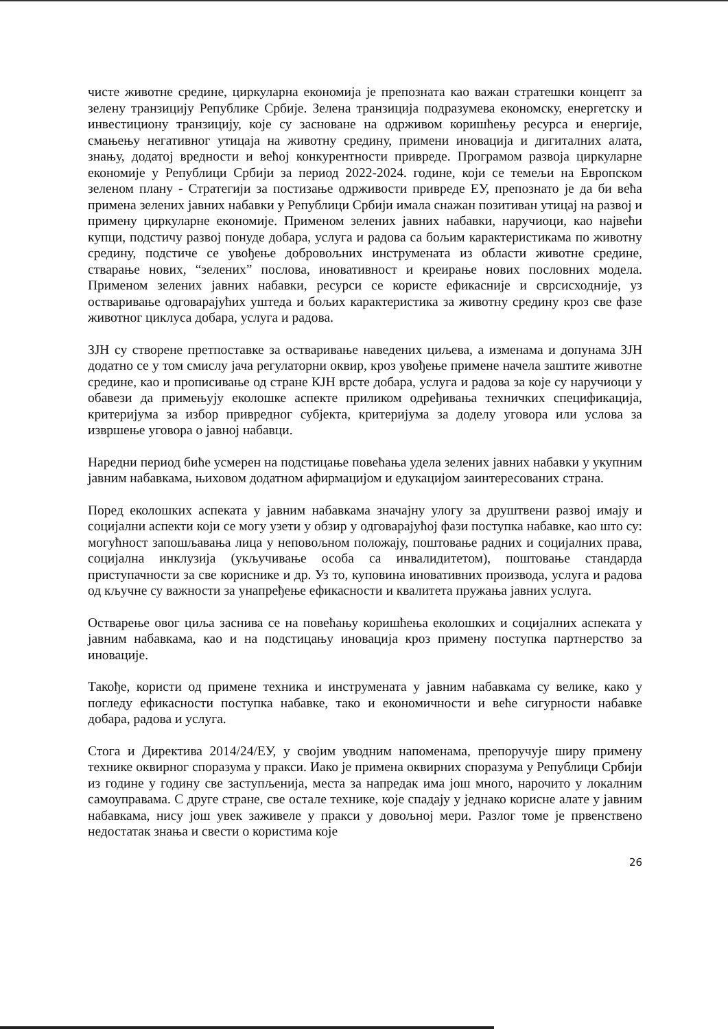чисте животне средине, циркуларна економија је препозната као важан стратешки концепт за зелену транзицију Републике Србије. Зелена транзиција подразумева економску, енергетску и инвестициону транзицију, које су засноване на одрживом коришћењу ресурса и енергије, смањењу негативног утицаја на животну средину, примени иновација и дигиталних алата, знању, додатој вредности и већој конкурентности привреде. Програмом развоја циркуларне економије у Републици Србији за период 2022-2024. године, који се темељи на Европском зеленом плану - Стратегији за постизање одрживости привреде ЕУ, препознато је да би већа примена зелених јавних набавки у Републици Србији имала снажан позитиван утицај на развој и примену циркуларне економије. Применом зелених јавних набавки, наручиоци, као највећи купци, подстичу развој понуде добара, услуга и радова са бољим карактеристикама по животну средину, подстиче се увођење добровољних инструмената из области животне средине, стварање нових, “зелених” послова, иновативност и креирање нових пословних модела. Применом зелених јавних набавки, ресурси се користе ефикасније и сврсисходније, уз остваривање одговарајућих уштеда и бољих карактеристика за животну средину кроз све фазе животног циклуса добара, услуга и радова.
ЗЈН су створене претпоставке за остваривање наведених циљева, а изменама и допунама ЗЈН додатно се у том смислу јача регулаторни оквир, кроз увођење примене начела заштите животне средине, као и прописивање од стране КЈН врсте добара, услуга и радова за које су наручиоци у обавези да примењују еколошке аспекте приликом одређивања техничких спецификација, критеријума за избор привредног субјекта, критеријума за доделу уговора или услова за извршење уговора о јавној набавци.
Наредни период биће усмерен на подстицање повећања удела зелених јавних набавки у укупним јавним набавкама, њиховом додатном афирмацијом и едукацијом заинтересованих страна.
Поред еколошких аспеката у јавним набавкама значајну улогу за друштвени развој имају и социјални аспекти који се могу узети у обзир у одговарајућој фази поступка набавке, као што су: могућност запошљавања лица у неповољном положају, поштовање радних и социјалних права, социјална инклузија (укључивање особа са инвалидитетом), поштовање стандарда приступачности за све кориснике и др. Уз то, куповина иновативних производа, услуга и радова од кључне су важности за унапређење ефикасности и квалитета пружања јавних услуга.
Остварење овог циља заснива се на повећању коришћења еколошких и социјалних аспеката у јавним набавкама, као и на подстицању иновација кроз примену поступка партнерство за иновације.
Такође, користи од примене техника и инструмената у јавним набавкама су велике, како у погледу ефикасности поступка набавке, тако и економичности и веће сигурности набавке добара, радова и услуга.
Стога и Директива 2014/24/ЕУ, у својим уводним напоменама, препоручује ширу примену технике оквирног споразума у пракси. Иако је примена оквирних споразума у Републици Србији из године у годину све заступљенија, места за напредак има још много, нарочито у локалним самоуправама. С друге стране, све остале технике, које спадају у једнако корисне алате у јавним набавкама, нису још увек заживеле у пракси у довољној мери. Разлог томе је првенствено недостатак знања и свести о користима које
26